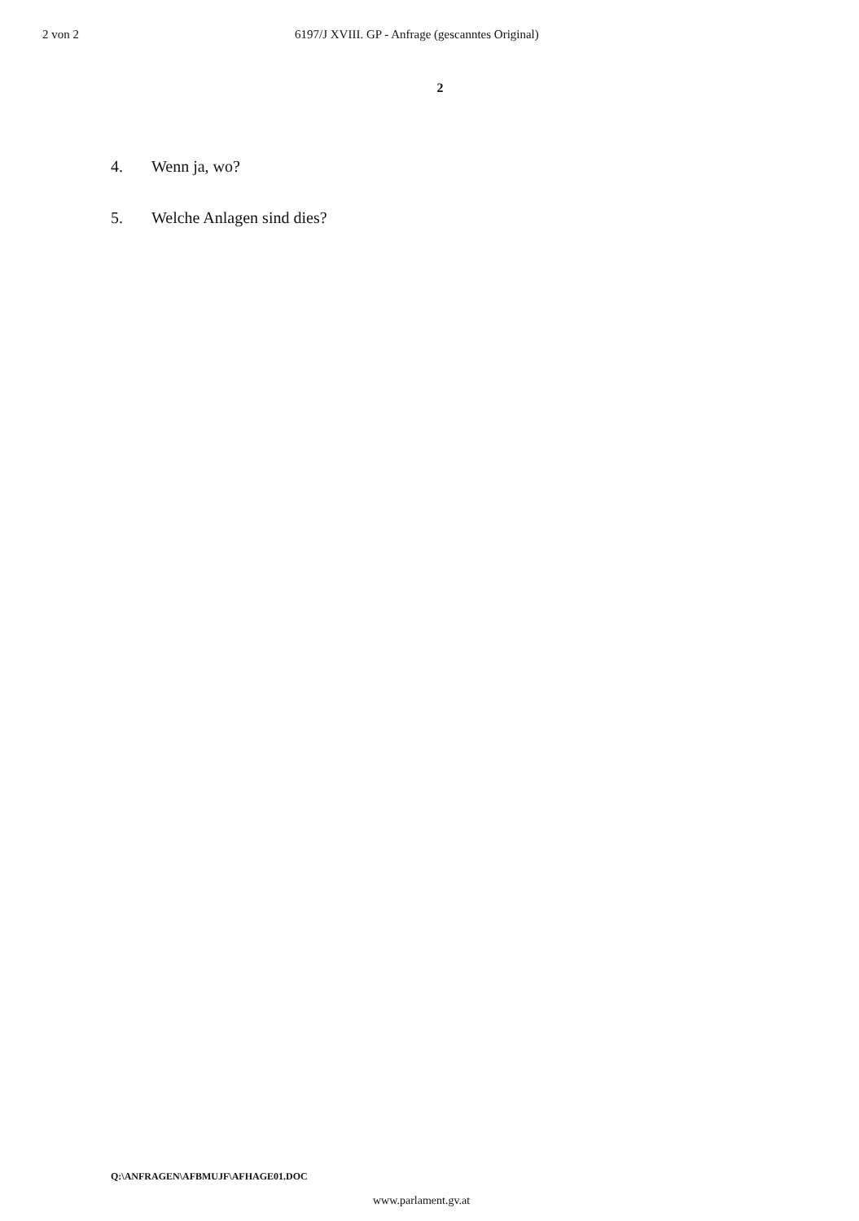2 von 2 6197/J XVIII. GP - Anfrage (gescanntes Original)
2
4. Wenn ja, wo?
5. Welche Anlagen sind dies?
Q:\ANFRAGEN\AFBMUJF\AFHAGE01.DOC
www.parlament.gv.at